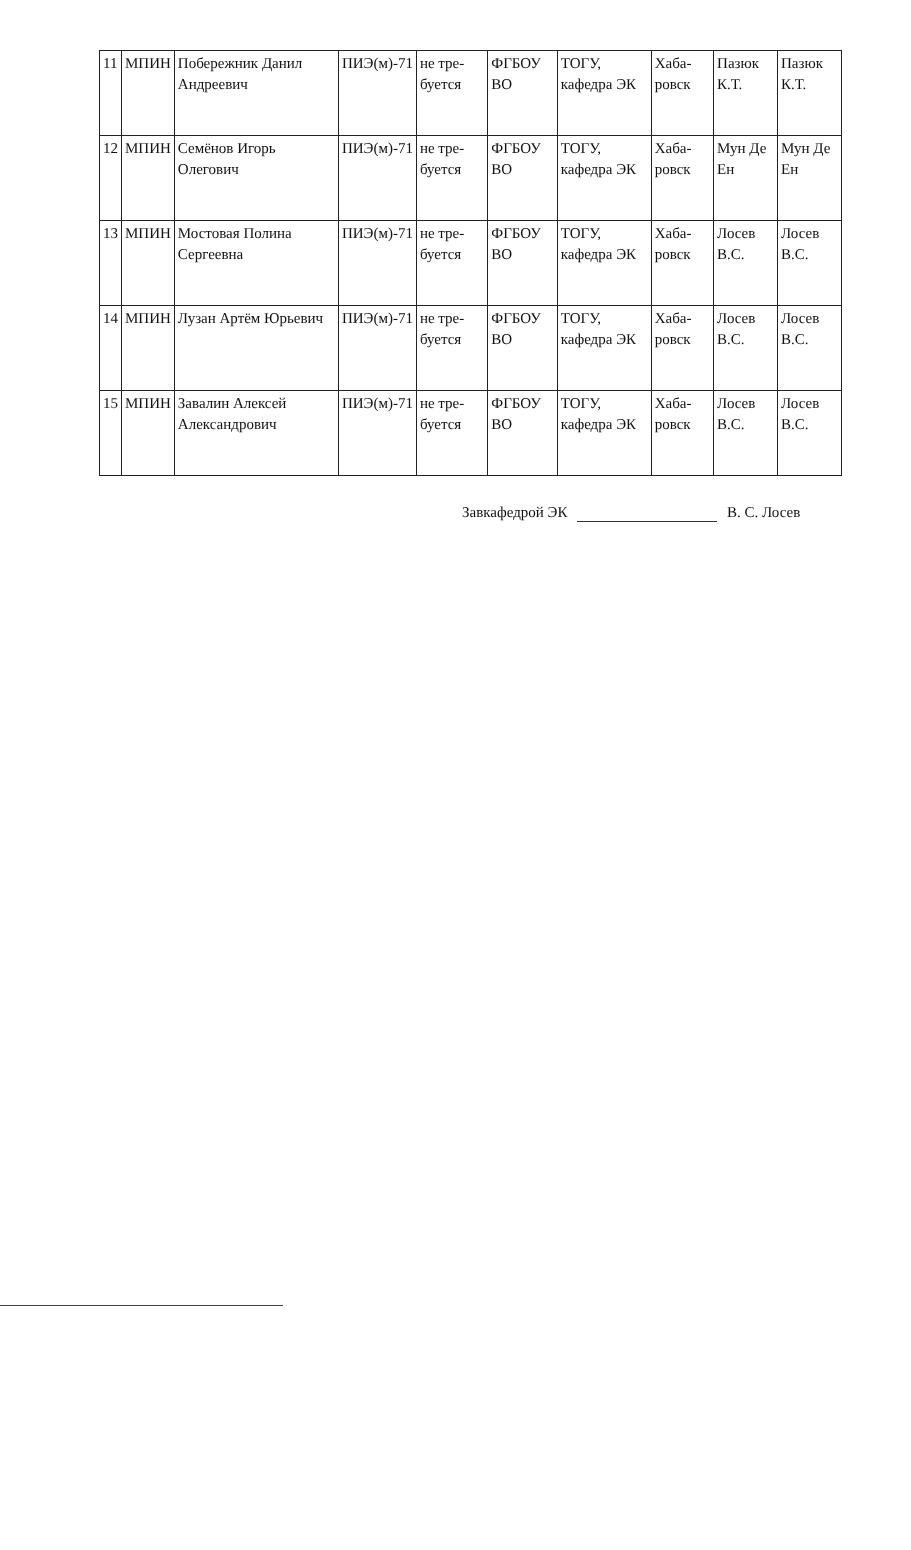| 11 | МПИН | Побережник Данил Андреевич | ПИЭ(м)-71 | не тре-буется | ФГБОУ ВО | ТОГУ, кафедра ЭК | Хаба-ровск | Пазюк К.Т. | Пазюк К.Т. |
| 12 | МПИН | Семёнов Игорь Олегович | ПИЭ(м)-71 | не тре-буется | ФГБОУ ВО | ТОГУ, кафедра ЭК | Хаба-ровск | Мун Де Ен | Мун Де Ен |
| 13 | МПИН | Мостовая Полина Сергеевна | ПИЭ(м)-71 | не тре-буется | ФГБОУ ВО | ТОГУ, кафедра ЭК | Хаба-ровск | Лосев В.С. | Лосев В.С. |
| 14 | МПИН | Лузан Артём Юрьевич | ПИЭ(м)-71 | не тре-буется | ФГБОУ ВО | ТОГУ, кафедра ЭК | Хаба-ровск | Лосев В.С. | Лосев В.С. |
| 15 | МПИН | Завалин Алексей Александрович | ПИЭ(м)-71 | не тре-буется | ФГБОУ ВО | ТОГУ, кафедра ЭК | Хаба-ровск | Лосев В.С. | Лосев В.С. |
Завкафедрой ЭК В. С. Лосев